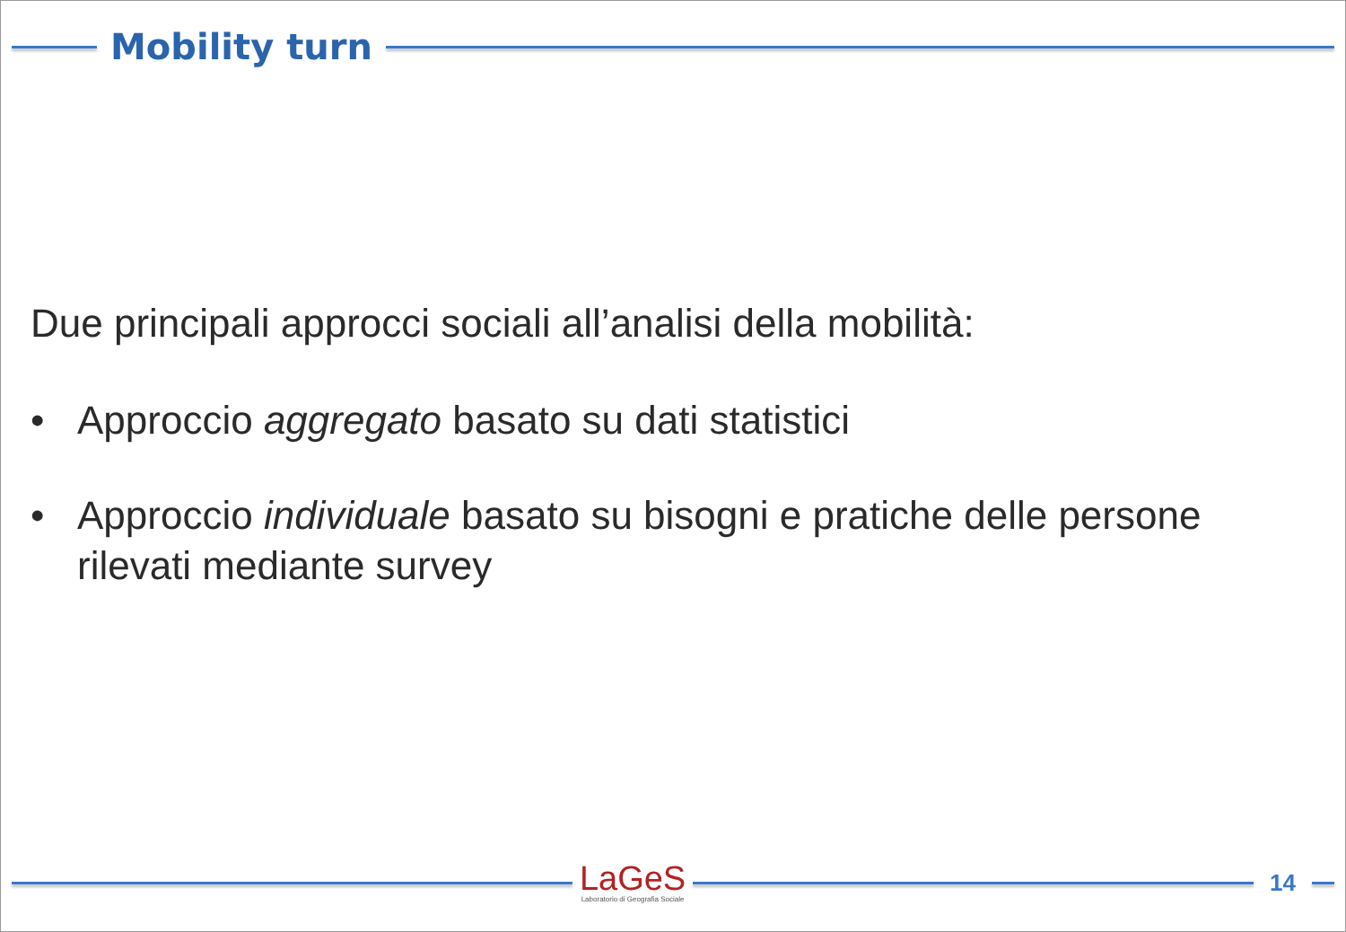Mobility turn
Due principali approcci sociali all’analisi della mobilità:
• Approccio aggregato basato su dati statistici
• Approccio individuale basato su bisogni e pratiche delle persone rilevati mediante survey
LaGeS
Laboratorio di Geografia Sociale
14